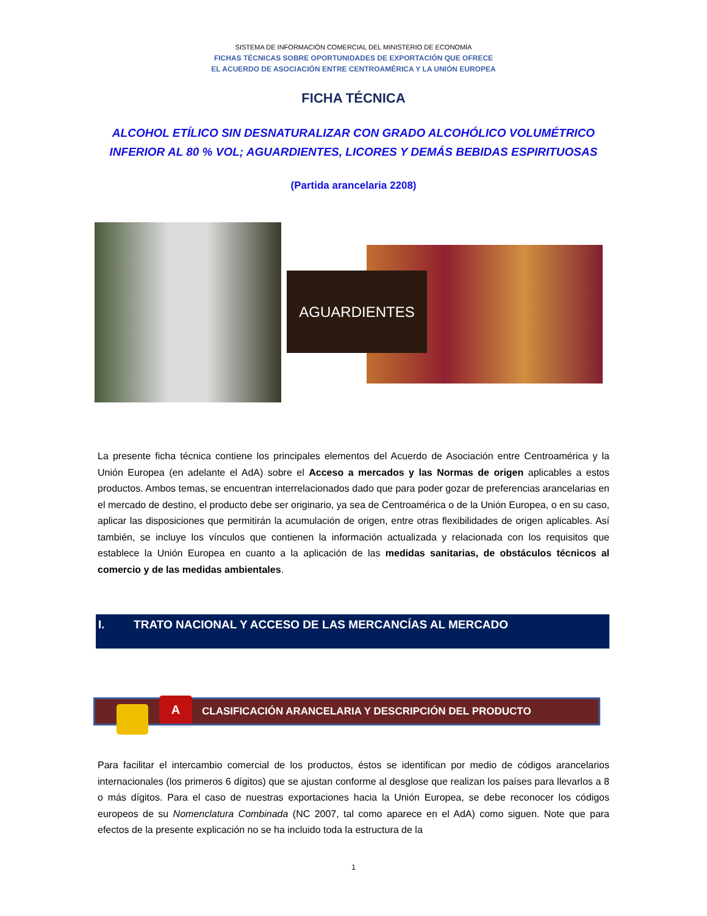SISTEMA DE INFORMACIÓN COMERCIAL DEL MINISTERIO DE ECONOMÍA
FICHAS TÉCNICAS SOBRE OPORTUNIDADES DE EXPORTACIÓN QUE OFRECE
EL ACUERDO DE ASOCIACIÓN ENTRE CENTROAMÉRICA Y LA UNIÓN EUROPEA
FICHA TÉCNICA
ALCOHOL ETÍLICO SIN DESNATURALIZAR CON GRADO ALCOHÓLICO VOLUMÉTRICO
INFERIOR AL 80 % VOL; AGUARDIENTES, LICORES Y DEMÁS BEBIDAS ESPIRITUOSAS
(Partida arancelaria 2208)
AGUARDIENTES
La presente ficha técnica contiene los principales elementos del Acuerdo de Asociación entre Centroamérica y la Unión Europea (en adelante el AdA) sobre el Acceso a mercados y las Normas de origen aplicables a estos productos. Ambos temas, se encuentran interrelacionados dado que para poder gozar de preferencias arancelarias en el mercado de destino, el producto debe ser originario, ya sea de Centroamérica o de la Unión Europea, o en su caso, aplicar las disposiciones que permitirán la acumulación de origen, entre otras flexibilidades de origen aplicables. Así también, se incluye los vínculos que contienen la información actualizada y relacionada con los requisitos que establece la Unión Europea en cuanto a la aplicación de las medidas sanitarias, de obstáculos técnicos al comercio y de las medidas ambientales.
I. TRATO NACIONAL Y ACCESO DE LAS MERCANCÍAS AL MERCADO
A
CLASIFICACIÓN ARANCELARIA Y DESCRIPCIÓN DEL PRODUCTO
Para facilitar el intercambio comercial de los productos, éstos se identifican por medio de códigos arancelarios internacionales (los primeros 6 dígitos) que se ajustan conforme al desglose que realizan los países para llevarlos a 8 o más dígitos. Para el caso de nuestras exportaciones hacia la Unión Europea, se debe reconocer los códigos europeos de su Nomenclatura Combinada (NC 2007, tal como aparece en el AdA) como siguen. Note que para efectos de la presente explicación no se ha incluido toda la estructura de la
1